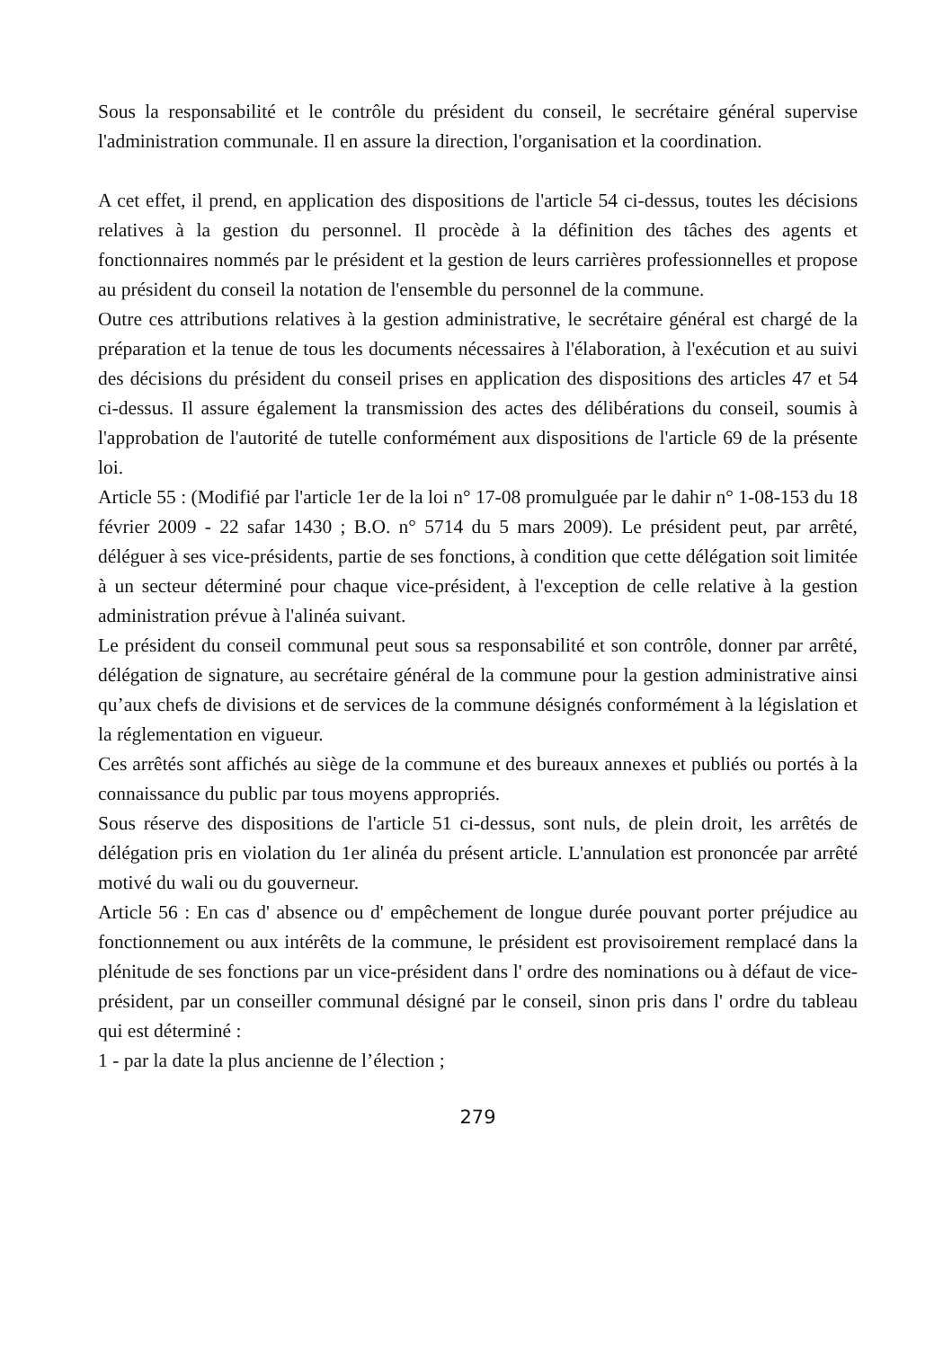Sous la responsabilité et le contrôle du président du conseil, le secrétaire général supervise l'administration communale. Il en assure la direction, l'organisation et la coordination.
A cet effet, il prend, en application des dispositions de l'article 54 ci-dessus, toutes les décisions relatives à la gestion du personnel. Il procède à la définition des tâches des agents et fonctionnaires nommés par le président et la gestion de leurs carrières professionnelles et propose au président du conseil la notation de l'ensemble du personnel de la commune.
Outre ces attributions relatives à la gestion administrative, le secrétaire général est chargé de la préparation et la tenue de tous les documents nécessaires à l'élaboration, à l'exécution et au suivi des décisions du président du conseil prises en application des dispositions des articles 47 et 54 ci-dessus. Il assure également la transmission des actes des délibérations du conseil, soumis à l'approbation de l'autorité de tutelle conformément aux dispositions de l'article 69 de la présente loi.
Article 55 : (Modifié par l'article 1er de la loi n° 17-08 promulguée par le dahir n° 1-08-153 du 18 février 2009 - 22 safar 1430 ; B.O. n° 5714 du 5 mars 2009). Le président peut, par arrêté, déléguer à ses vice-présidents, partie de ses fonctions, à condition que cette délégation soit limitée à un secteur déterminé pour chaque vice-président, à l'exception de celle relative à la gestion administration prévue à l'alinéa suivant.
Le président du conseil communal peut sous sa responsabilité et son contrôle, donner par arrêté, délégation de signature, au secrétaire général de la commune pour la gestion administrative ainsi qu’aux chefs de divisions et de services de la commune désignés conformément à la législation et la réglementation en vigueur.
Ces arrêtés sont affichés au siège de la commune et des bureaux annexes et publiés ou portés à la connaissance du public par tous moyens appropriés.
Sous réserve des dispositions de l'article 51 ci-dessus, sont nuls, de plein droit, les arrêtés de délégation pris en violation du 1er alinéa du présent article. L'annulation est prononcée par arrêté motivé du wali ou du gouverneur.
Article 56 : En cas d' absence ou d' empêchement de longue durée pouvant porter préjudice au fonctionnement ou aux intérêts de la commune, le président est provisoirement remplacé dans la plénitude de ses fonctions par un vice-président dans l' ordre des nominations ou à défaut de vice-président, par un conseiller communal désigné par le conseil, sinon pris dans l' ordre du tableau qui est déterminé :
1 - par la date la plus ancienne de l’élection ;
279